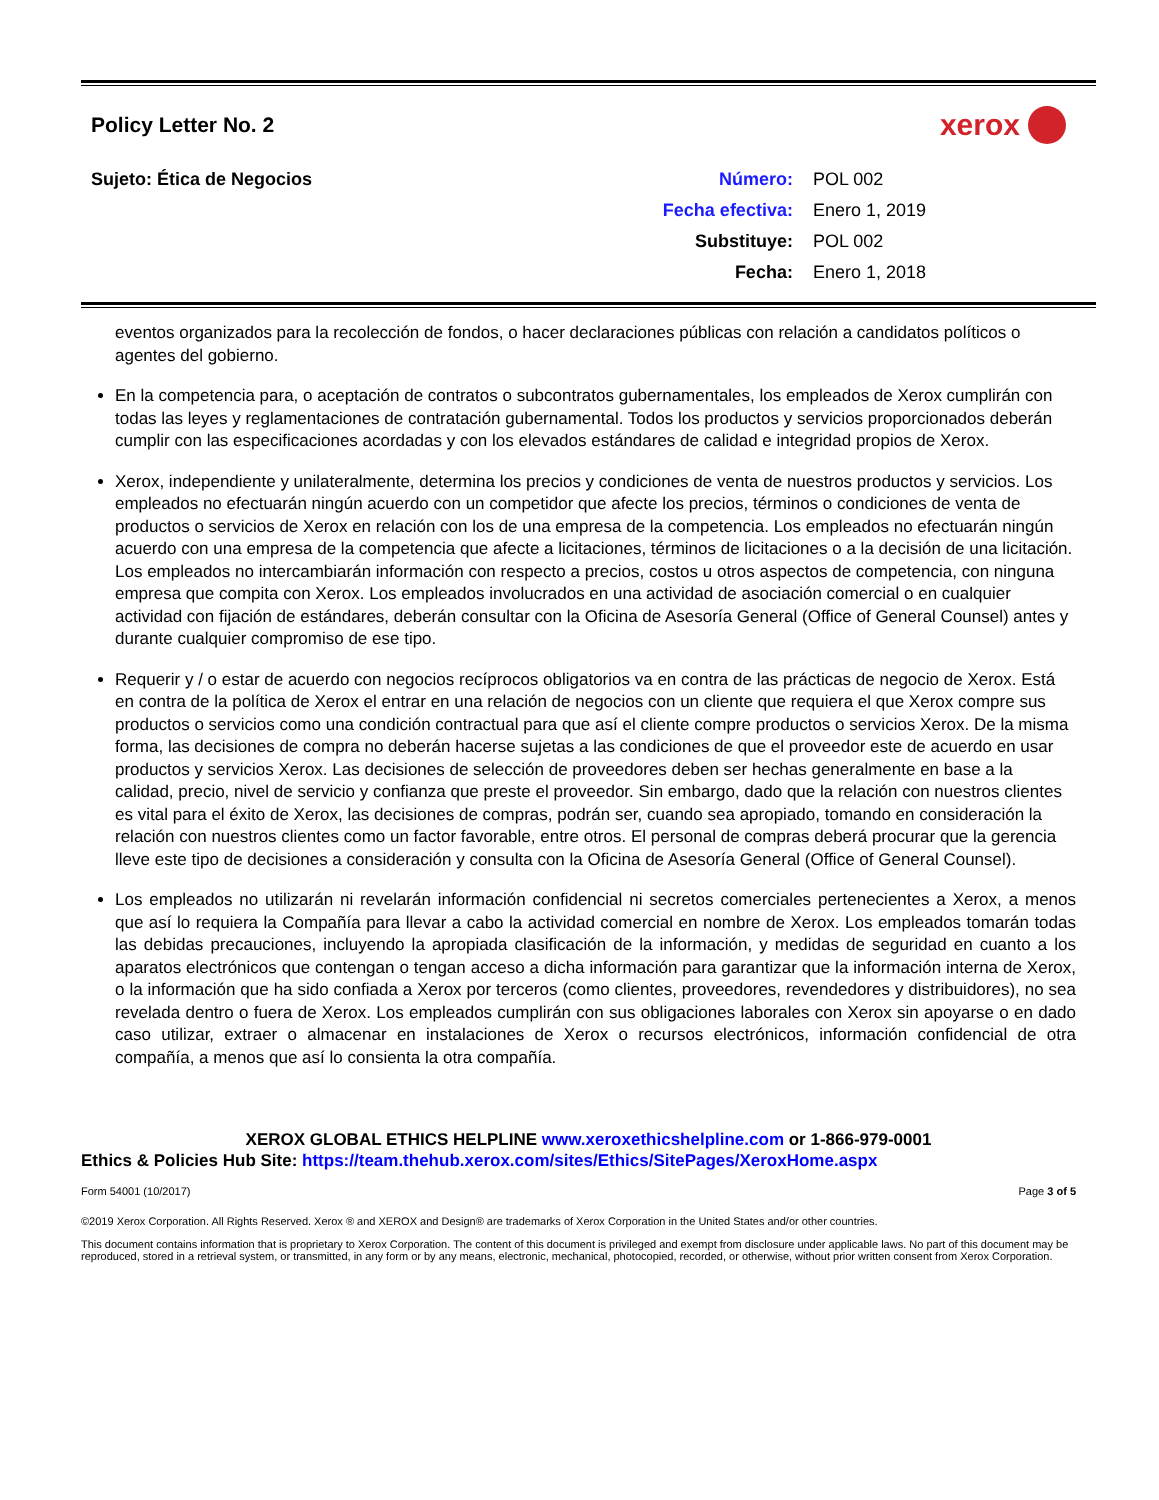Policy Letter No. 2
xerox
Sujeto: Ética de Negocios
| Número: | POL 002 |
| Fecha efectiva: | Enero 1, 2019 |
| Substituye: | POL 002 |
| Fecha: | Enero 1, 2018 |
eventos organizados para la recolección de fondos, o hacer declaraciones públicas con relación a candidatos políticos o agentes del gobierno.
En la competencia para, o aceptación de contratos o subcontratos gubernamentales, los empleados de Xerox cumplirán con todas las leyes y reglamentaciones de contratación gubernamental. Todos los productos y servicios proporcionados deberán cumplir con las especificaciones acordadas y con los elevados estándares de calidad e integridad propios de Xerox.
Xerox, independiente y unilateralmente, determina los precios y condiciones de venta de nuestros productos y servicios. Los empleados no efectuarán ningún acuerdo con un competidor que afecte los precios, términos o condiciones de venta de productos o servicios de Xerox en relación con los de una empresa de la competencia. Los empleados no efectuarán ningún acuerdo con una empresa de la competencia que afecte a licitaciones, términos de licitaciones o a la decisión de una licitación. Los empleados no intercambiarán información con respecto a precios, costos u otros aspectos de competencia, con ninguna empresa que compita con Xerox. Los empleados involucrados en una actividad de asociación comercial o en cualquier actividad con fijación de estándares, deberán consultar con la Oficina de Asesoría General (Office of General Counsel) antes y durante cualquier compromiso de ese tipo.
Requerir y / o estar de acuerdo con negocios recíprocos obligatorios va en contra de las prácticas de negocio de Xerox. Está en contra de la política de Xerox el entrar en una relación de negocios con un cliente que requiera el que Xerox compre sus productos o servicios como una condición contractual para que así el cliente compre productos o servicios Xerox. De la misma forma, las decisiones de compra no deberán hacerse sujetas a las condiciones de que el proveedor este de acuerdo en usar productos y servicios Xerox. Las decisiones de selección de proveedores deben ser hechas generalmente en base a la calidad, precio, nivel de servicio y confianza que preste el proveedor. Sin embargo, dado que la relación con nuestros clientes es vital para el éxito de Xerox, las decisiones de compras, podrán ser, cuando sea apropiado, tomando en consideración la relación con nuestros clientes como un factor favorable, entre otros. El personal de compras deberá procurar que la gerencia lleve este tipo de decisiones a consideración y consulta con la Oficina de Asesoría General (Office of General Counsel).
Los empleados no utilizarán ni revelarán información confidencial ni secretos comerciales pertenecientes a Xerox, a menos que así lo requiera la Compañía para llevar a cabo la actividad comercial en nombre de Xerox. Los empleados tomarán todas las debidas precauciones, incluyendo la apropiada clasificación de la información, y medidas de seguridad en cuanto a los aparatos electrónicos que contengan o tengan acceso a dicha información para garantizar que la información interna de Xerox, o la información que ha sido confiada a Xerox por terceros (como clientes, proveedores, revendedores y distribuidores), no sea revelada dentro o fuera de Xerox. Los empleados cumplirán con sus obligaciones laborales con Xerox sin apoyarse o en dado caso utilizar, extraer o almacenar en instalaciones de Xerox o recursos electrónicos, información confidencial de otra compañía, a menos que así lo consienta la otra compañía.
XEROX GLOBAL ETHICS HELPLINE www.xeroxethicshelpline.com or 1-866-979-0001
Ethics & Policies Hub Site: https://team.thehub.xerox.com/sites/Ethics/SitePages/XeroxHome.aspx
Form 54001 (10/2017) Page 3 of 5
©2019 Xerox Corporation. All Rights Reserved. Xerox ® and XEROX and Design® are trademarks of Xerox Corporation in the United States and/or other countries.
This document contains information that is proprietary to Xerox Corporation. The content of this document is privileged and exempt from disclosure under applicable laws. No part of this document may be reproduced, stored in a retrieval system, or transmitted, in any form or by any means, electronic, mechanical, photocopied, recorded, or otherwise, without prior written consent from Xerox Corporation.